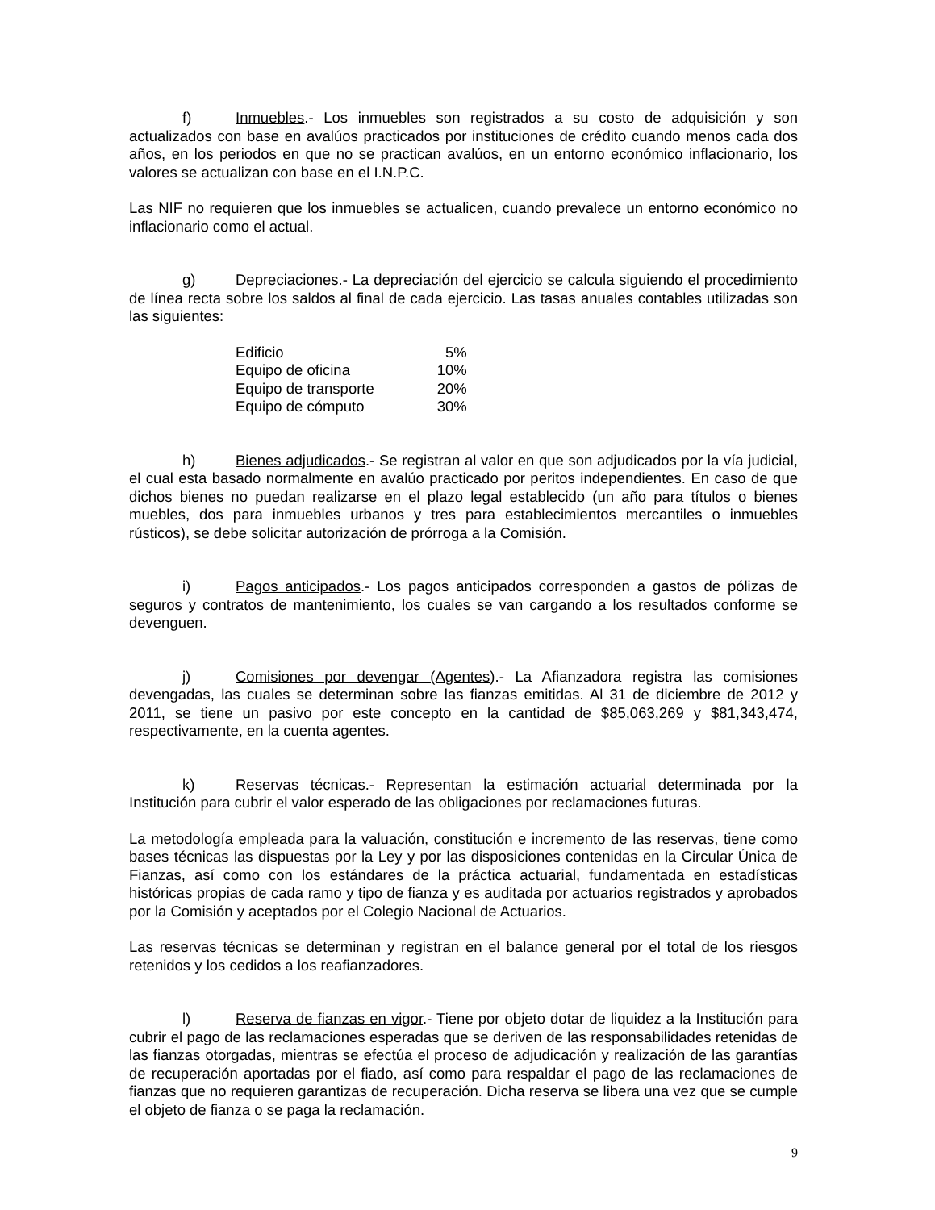f) Inmuebles.- Los inmuebles son registrados a su costo de adquisición y son actualizados con base en avalúos practicados por instituciones de crédito cuando menos cada dos años, en los periodos en que no se practican avalúos, en un entorno económico inflacionario, los valores se actualizan con base en el I.N.P.C.
Las NIF no requieren que los inmuebles se actualicen, cuando prevalece un entorno económico no inflacionario como el actual.
g) Depreciaciones.- La depreciación del ejercicio se calcula siguiendo el procedimiento de línea recta sobre los saldos al final de cada ejercicio. Las tasas anuales contables utilizadas son las siguientes:
| Edificio | 5% |
| Equipo de oficina | 10% |
| Equipo de transporte | 20% |
| Equipo de cómputo | 30% |
h) Bienes adjudicados.- Se registran al valor en que son adjudicados por la vía judicial, el cual esta basado normalmente en avalúo practicado por peritos independientes. En caso de que dichos bienes no puedan realizarse en el plazo legal establecido (un año para títulos o bienes muebles, dos para inmuebles urbanos y tres para establecimientos mercantiles o inmuebles rústicos), se debe solicitar autorización de prórroga a la Comisión.
i) Pagos anticipados.- Los pagos anticipados corresponden a gastos de pólizas de seguros y contratos de mantenimiento, los cuales se van cargando a los resultados conforme se devenguen.
j) Comisiones por devengar (Agentes).- La Afianzadora registra las comisiones devengadas, las cuales se determinan sobre las fianzas emitidas. Al 31 de diciembre de 2012 y 2011, se tiene un pasivo por este concepto en la cantidad de $85,063,269 y $81,343,474, respectivamente, en la cuenta agentes.
k) Reservas técnicas.- Representan la estimación actuarial determinada por la Institución para cubrir el valor esperado de las obligaciones por reclamaciones futuras.
La metodología empleada para la valuación, constitución e incremento de las reservas, tiene como bases técnicas las dispuestas por la Ley y por las disposiciones contenidas en la Circular Única de Fianzas, así como con los estándares de la práctica actuarial, fundamentada en estadísticas históricas propias de cada ramo y tipo de fianza y es auditada por actuarios registrados y aprobados por la Comisión y aceptados por el Colegio Nacional de Actuarios.
Las reservas técnicas se determinan y registran en el balance general por el total de los riesgos retenidos y los cedidos a los reafianzadores.
l) Reserva de fianzas en vigor.- Tiene por objeto dotar de liquidez a la Institución para cubrir el pago de las reclamaciones esperadas que se deriven de las responsabilidades retenidas de las fianzas otorgadas, mientras se efectúa el proceso de adjudicación y realización de las garantías de recuperación aportadas por el fiado, así como para respaldar el pago de las reclamaciones de fianzas que no requieren garantizas de recuperación. Dicha reserva se libera una vez que se cumple el objeto de fianza o se paga la reclamación.
9